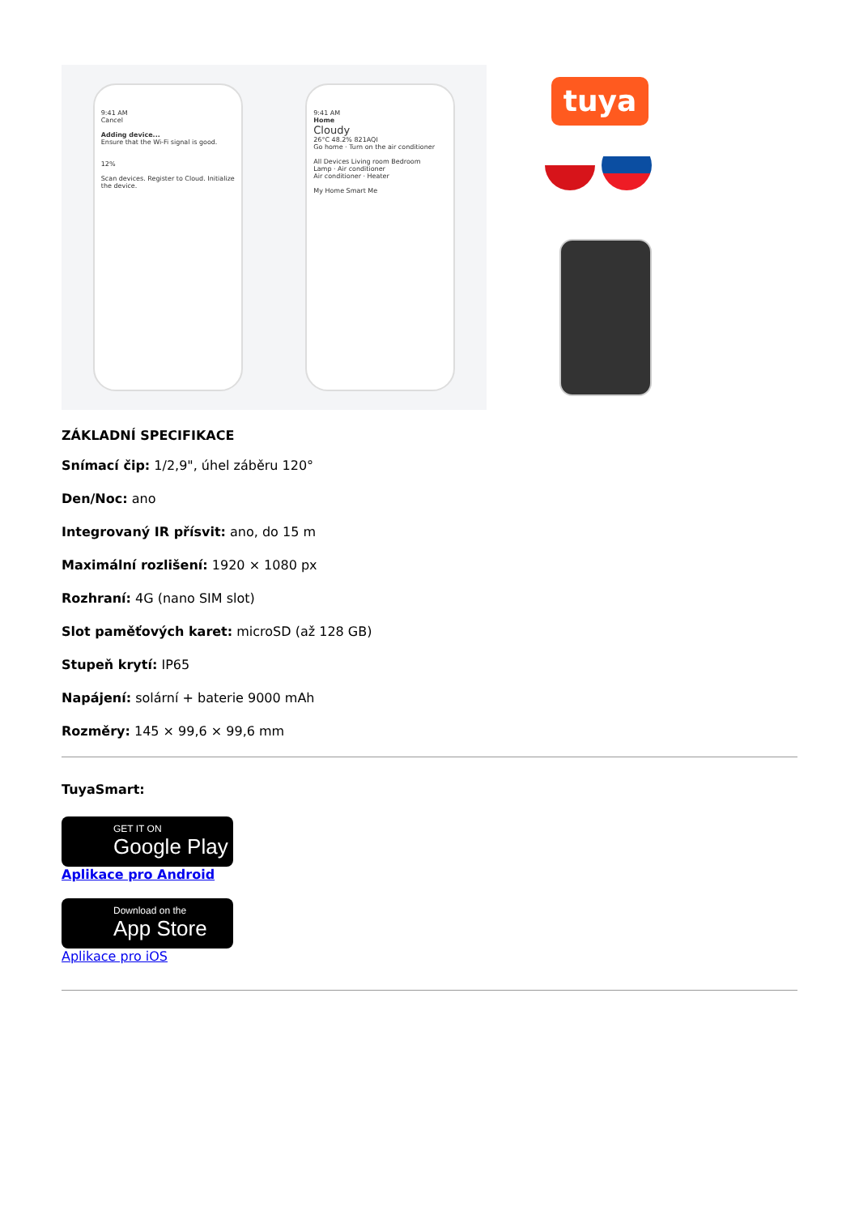9:41 AM
Cancel
Adding device...
Ensure that the Wi-Fi signal is good.
12%
Scan devices. Register to Cloud. Initialize the device.
9:41 AM
Home
Cloudy
26°C 48.2% 821AQI
Go home · Turn on the air conditioner
All Devices Living room Bedroom
Lamp · Air conditioner
Air conditioner · Heater
My Home Smart Me
tuya
ZÁKLADNÍ SPECIFIKACE
Snímací čip: 1/2,9", úhel záběru 120°
Den/Noc: ano
Integrovaný IR přísvit: ano, do 15 m
Maximální rozlišení: 1920 × 1080 px
Rozhraní: 4G (nano SIM slot)
Slot paměťových karet: microSD (až 128 GB)
Stupeň krytí: IP65
Napájení: solární + baterie 9000 mAh
Rozměry: 145 × 99,6 × 99,6 mm
TuyaSmart:
GET IT ON
Google Play
Aplikace pro Android
Download on the
App Store
Aplikace pro iOS